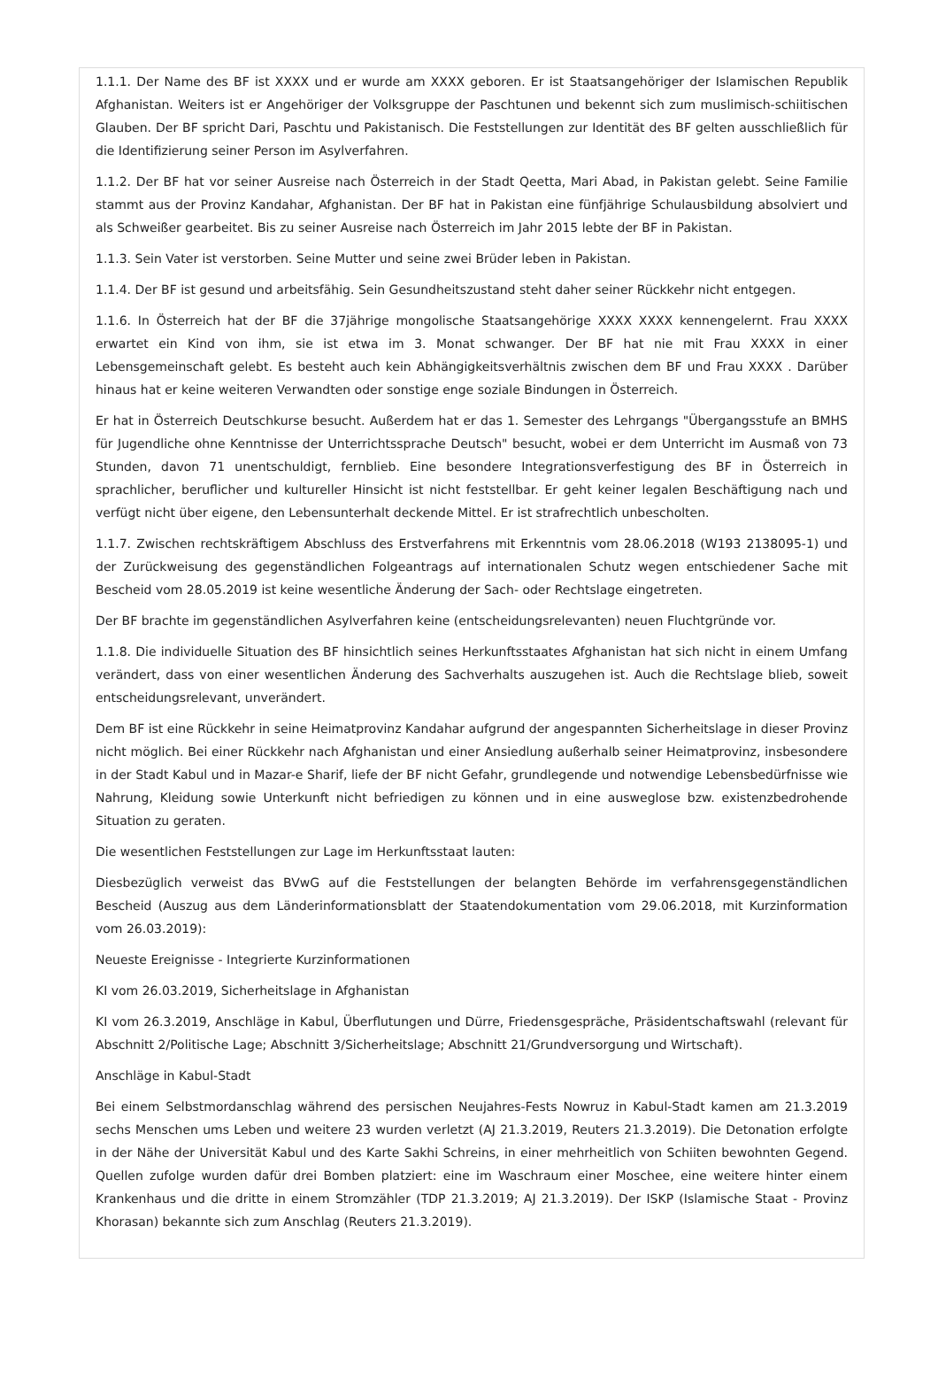1.1.1. Der Name des BF ist XXXX und er wurde am XXXX geboren. Er ist Staatsangehöriger der Islamischen Republik Afghanistan. Weiters ist er Angehöriger der Volksgruppe der Paschtunen und bekennt sich zum muslimisch-schiitischen Glauben. Der BF spricht Dari, Paschtu und Pakistanisch. Die Feststellungen zur Identität des BF gelten ausschließlich für die Identifizierung seiner Person im Asylverfahren.
1.1.2. Der BF hat vor seiner Ausreise nach Österreich in der Stadt Qeetta, Mari Abad, in Pakistan gelebt. Seine Familie stammt aus der Provinz Kandahar, Afghanistan. Der BF hat in Pakistan eine fünfjährige Schulausbildung absolviert und als Schweißer gearbeitet. Bis zu seiner Ausreise nach Österreich im Jahr 2015 lebte der BF in Pakistan.
1.1.3. Sein Vater ist verstorben. Seine Mutter und seine zwei Brüder leben in Pakistan.
1.1.4. Der BF ist gesund und arbeitsfähig. Sein Gesundheitszustand steht daher seiner Rückkehr nicht entgegen.
1.1.6. In Österreich hat der BF die 37jährige mongolische Staatsangehörige XXXX XXXX kennengelernt. Frau XXXX erwartet ein Kind von ihm, sie ist etwa im 3. Monat schwanger. Der BF hat nie mit Frau XXXX in einer Lebensgemeinschaft gelebt. Es besteht auch kein Abhängigkeitsverhältnis zwischen dem BF und Frau XXXX . Darüber hinaus hat er keine weiteren Verwandten oder sonstige enge soziale Bindungen in Österreich.
Er hat in Österreich Deutschkurse besucht. Außerdem hat er das 1. Semester des Lehrgangs "Übergangsstufe an BMHS für Jugendliche ohne Kenntnisse der Unterrichtssprache Deutsch" besucht, wobei er dem Unterricht im Ausmaß von 73 Stunden, davon 71 unentschuldigt, fernblieb. Eine besondere Integrationsverfestigung des BF in Österreich in sprachlicher, beruflicher und kultureller Hinsicht ist nicht feststellbar. Er geht keiner legalen Beschäftigung nach und verfügt nicht über eigene, den Lebensunterhalt deckende Mittel. Er ist strafrechtlich unbescholten.
1.1.7. Zwischen rechtskräftigem Abschluss des Erstverfahrens mit Erkenntnis vom 28.06.2018 (W193 2138095-1) und der Zurückweisung des gegenständlichen Folgeantrags auf internationalen Schutz wegen entschiedener Sache mit Bescheid vom 28.05.2019 ist keine wesentliche Änderung der Sach- oder Rechtslage eingetreten.
Der BF brachte im gegenständlichen Asylverfahren keine (entscheidungsrelevanten) neuen Fluchtgründe vor.
1.1.8. Die individuelle Situation des BF hinsichtlich seines Herkunftsstaates Afghanistan hat sich nicht in einem Umfang verändert, dass von einer wesentlichen Änderung des Sachverhalts auszugehen ist. Auch die Rechtslage blieb, soweit entscheidungsrelevant, unverändert.
Dem BF ist eine Rückkehr in seine Heimatprovinz Kandahar aufgrund der angespannten Sicherheitslage in dieser Provinz nicht möglich. Bei einer Rückkehr nach Afghanistan und einer Ansiedlung außerhalb seiner Heimatprovinz, insbesondere in der Stadt Kabul und in Mazar-e Sharif, liefe der BF nicht Gefahr, grundlegende und notwendige Lebensbedürfnisse wie Nahrung, Kleidung sowie Unterkunft nicht befriedigen zu können und in eine ausweglose bzw. existenzbedrohende Situation zu geraten.
Die wesentlichen Feststellungen zur Lage im Herkunftsstaat lauten:
Diesbezüglich verweist das BVwG auf die Feststellungen der belangten Behörde im verfahrensgegenständlichen Bescheid (Auszug aus dem Länderinformationsblatt der Staatendokumentation vom 29.06.2018, mit Kurzinformation vom 26.03.2019):
Neueste Ereignisse - Integrierte Kurzinformationen
KI vom 26.03.2019, Sicherheitslage in Afghanistan
KI vom 26.3.2019, Anschläge in Kabul, Überflutungen und Dürre, Friedensgespräche, Präsidentschaftswahl (relevant für Abschnitt 2/Politische Lage; Abschnitt 3/Sicherheitslage; Abschnitt 21/Grundversorgung und Wirtschaft).
Anschläge in Kabul-Stadt
Bei einem Selbstmordanschlag während des persischen Neujahres-Fests Nowruz in Kabul-Stadt kamen am 21.3.2019 sechs Menschen ums Leben und weitere 23 wurden verletzt (AJ 21.3.2019, Reuters 21.3.2019). Die Detonation erfolgte in der Nähe der Universität Kabul und des Karte Sakhi Schreins, in einer mehrheitlich von Schiiten bewohnten Gegend. Quellen zufolge wurden dafür drei Bomben platziert: eine im Waschraum einer Moschee, eine weitere hinter einem Krankenhaus und die dritte in einem Stromzähler (TDP 21.3.2019; AJ 21.3.2019). Der ISKP (Islamische Staat - Provinz Khorasan) bekannte sich zum Anschlag (Reuters 21.3.2019).